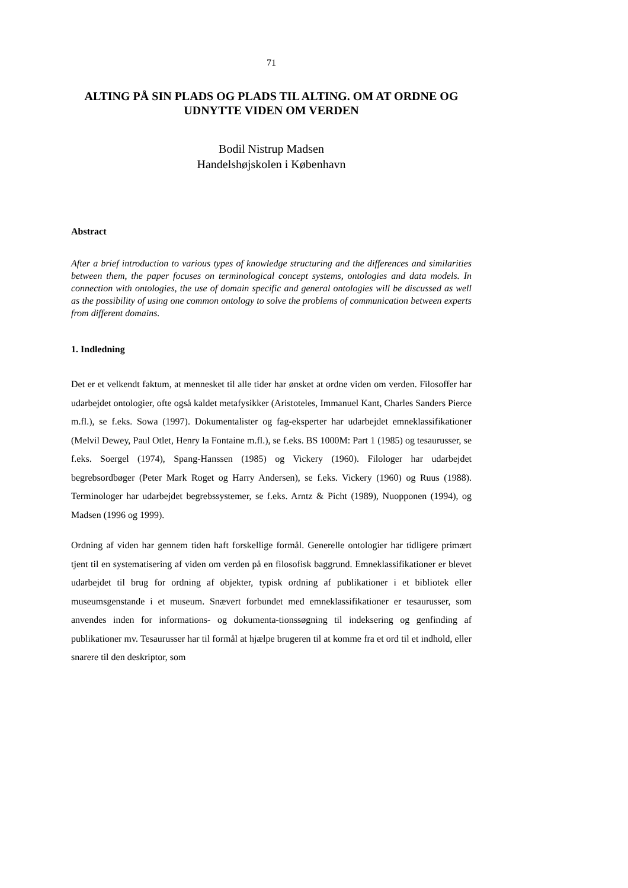71
ALTING PÅ SIN PLADS OG PLADS TIL ALTING. OM AT ORDNE OG UDNYTTE VIDEN OM VERDEN
Bodil Nistrup Madsen
Handelshøjskolen i København
Abstract
After a brief introduction to various types of knowledge structuring and the differences and similarities between them, the paper focuses on terminological concept systems, ontologies and data models. In connection with ontologies, the use of domain specific and general ontologies will be discussed as well as the possibility of using one common ontology to solve the problems of communication between experts from different domains.
1. Indledning
Det er et velkendt faktum, at mennesket til alle tider har ønsket at ordne viden om verden. Filosoffer har udarbejdet ontologier, ofte også kaldet metafysikker (Aristoteles, Immanuel Kant, Charles Sanders Pierce m.fl.), se f.eks. Sowa (1997). Dokumentalister og fag-eksperter har udarbejdet emneklassifikationer (Melvil Dewey, Paul Otlet, Henry la Fontaine m.fl.), se f.eks. BS 1000M: Part 1 (1985) og tesaurusser, se f.eks. Soergel (1974), Spang-Hanssen (1985) og Vickery (1960). Filologer har udarbejdet begrebsordbøger (Peter Mark Roget og Harry Andersen), se f.eks. Vickery (1960) og Ruus (1988). Terminologer har udarbejdet begrebssystemer, se f.eks. Arntz & Picht (1989), Nuopponen (1994), og Madsen (1996 og 1999).
Ordning af viden har gennem tiden haft forskellige formål. Generelle ontologier har tidligere primært tjent til en systematisering af viden om verden på en filosofisk baggrund. Emneklassifikationer er blevet udarbejdet til brug for ordning af objekter, typisk ordning af publikationer i et bibliotek eller museumsgenstande i et museum. Snævert forbundet med emneklassifikationer er tesaurusser, som anvendes inden for informations- og dokumenta-tionssøgning til indeksering og genfinding af publikationer mv. Tesaurusser har til formål at hjælpe brugeren til at komme fra et ord til et indhold, eller snarere til den deskriptor, som